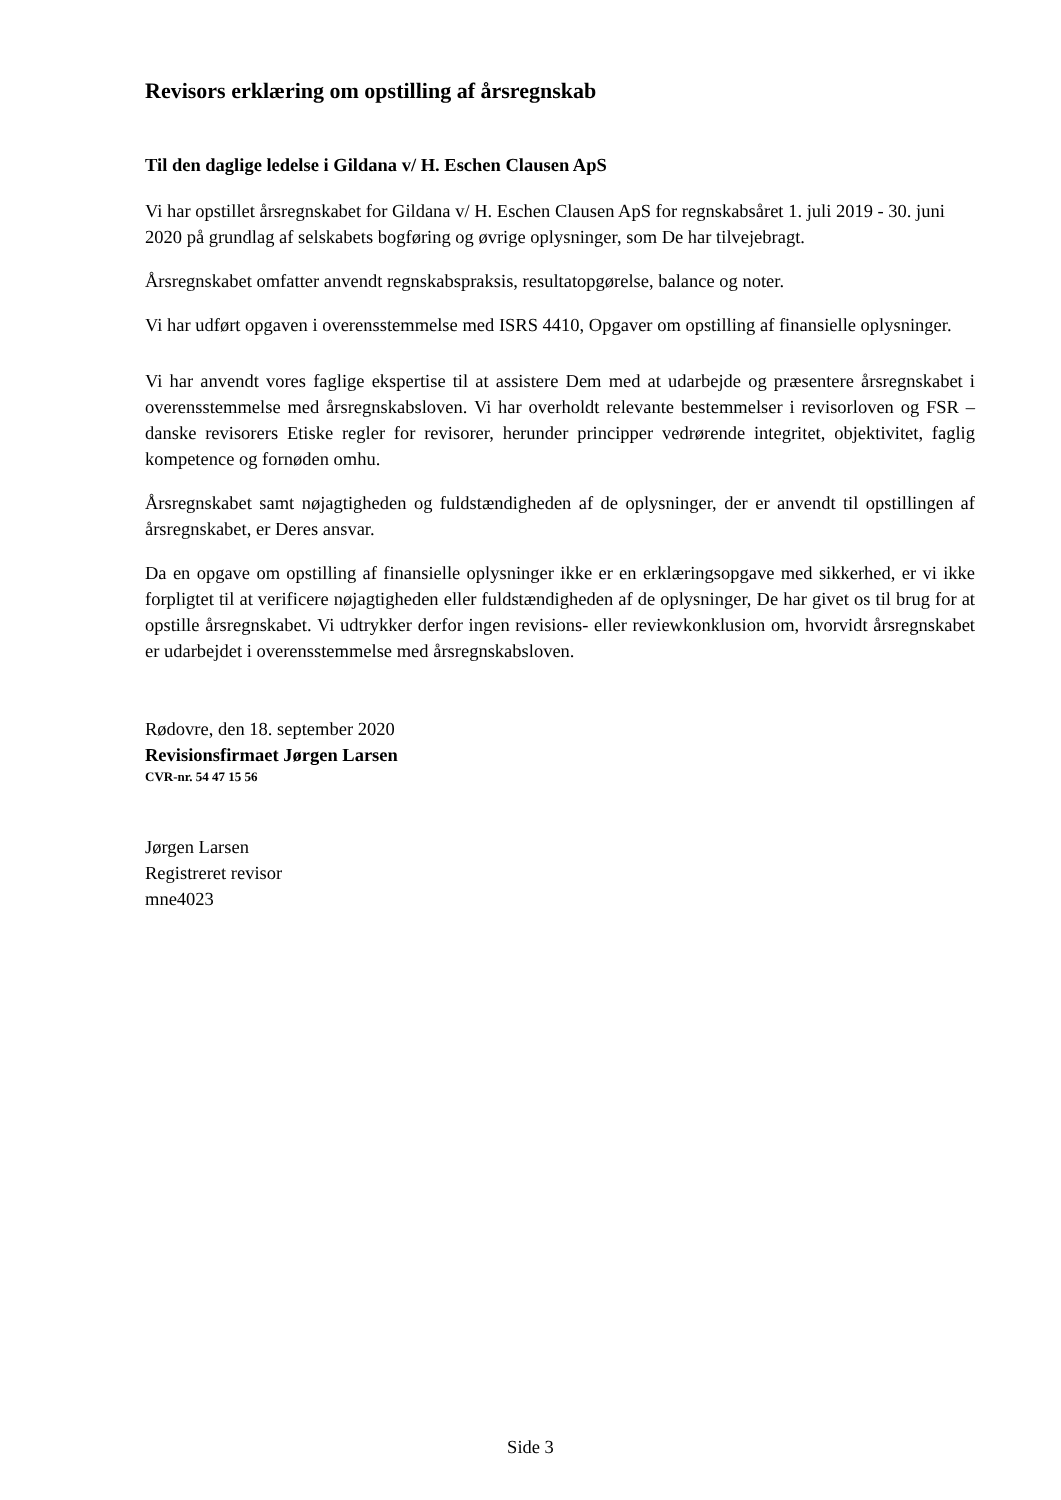Revisors erklæring om opstilling af årsregnskab
Til den daglige ledelse i Gildana v/ H. Eschen Clausen ApS
Vi har opstillet årsregnskabet for Gildana v/ H. Eschen Clausen ApS for regnskabsåret 1. juli 2019 - 30. juni 2020 på grundlag af selskabets bogføring og øvrige oplysninger, som De har tilvejebragt.
Årsregnskabet omfatter anvendt regnskabspraksis, resultatopgørelse, balance og noter.
Vi har udført opgaven i overensstemmelse med ISRS 4410, Opgaver om opstilling af finansielle oplysninger.
Vi har anvendt vores faglige ekspertise til at assistere Dem med at udarbejde og præsentere årsregnskabet i overensstemmelse med årsregnskabsloven. Vi har overholdt relevante bestemmelser i revisorloven og FSR – danske revisorers Etiske regler for revisorer, herunder principper vedrørende integritet, objektivitet, faglig kompetence og fornøden omhu.
Årsregnskabet samt nøjagtigheden og fuldstændigheden af de oplysninger, der er anvendt til opstillingen af årsregnskabet, er Deres ansvar.
Da en opgave om opstilling af finansielle oplysninger ikke er en erklæringsopgave med sikkerhed, er vi ikke forpligtet til at verificere nøjagtigheden eller fuldstændigheden af de oplysninger, De har givet os til brug for at opstille årsregnskabet. Vi udtrykker derfor ingen revisions- eller reviewkonklusion om, hvorvidt årsregnskabet er udarbejdet i overensstemmelse med årsregnskabsloven.
Rødovre, den 18. september 2020
Revisionsfirmaet Jørgen Larsen
CVR-nr. 54 47 15 56
Jørgen Larsen
Registreret revisor
mne4023
Side 3